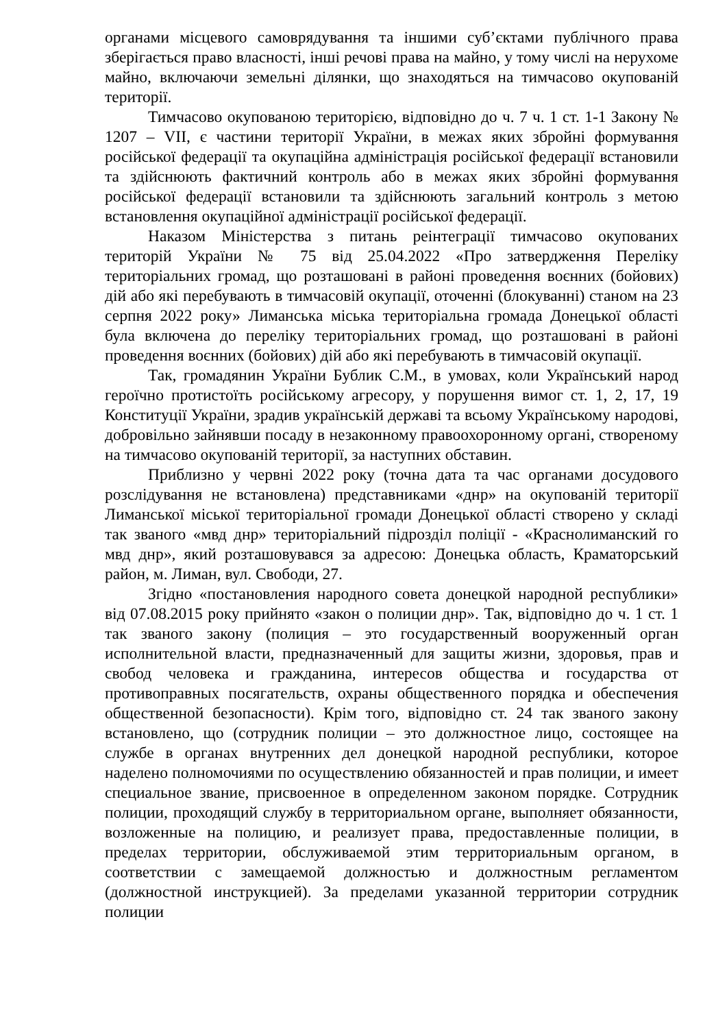органами місцевого самоврядування та іншими суб’єктами публічного права зберігається право власності, інші речові права на майно, у тому числі на нерухоме майно, включаючи земельні ділянки, що знаходяться на тимчасово окупованій території.
Тимчасово окупованою територією, відповідно до ч. 7 ч. 1 ст. 1-1 Закону № 1207 – VII, є частини території України, в межах яких збройні формування російської федерації та окупаційна адміністрація російської федерації встановили та здійснюють фактичний контроль або в межах яких збройні формування російської федерації встановили та здійснюють загальний контроль з метою встановлення окупаційної адміністрації російської федерації.
Наказом Міністерства з питань реінтеграції тимчасово окупованих територій України № 75 від 25.04.2022 «Про затвердження Переліку територіальних громад, що розташовані в районі проведення воєнних (бойових) дій або які перебувають в тимчасовій окупації, оточенні (блокуванні) станом на 23 серпня 2022 року» Лиманська міська територіальна громада Донецької області була включена до переліку територіальних громад, що розташовані в районі проведення воєнних (бойових) дій або які перебувають в тимчасовій окупації.
Так, громадянин України Бублик С.М., в умовах, коли Український народ героїчно протистоїть російському агресору, у порушення вимог ст. 1, 2, 17, 19 Конституції України, зрадив українській державі та всьому Українському народові, добровільно зайнявши посаду в незаконному правоохоронному органі, створеному на тимчасово окупованій території, за наступних обставин.
Приблизно у червні 2022 року (точна дата та час органами досудового розслідування не встановлена) представниками «днр» на окупованій території Лиманської міської територіальної громади Донецької області створено у складі так званого «мвд днр» територіальний підрозділ поліції - «Краснолиманский го мвд днр», який розташовувався за адресою: Донецька область, Краматорський район, м. Лиман, вул. Свободи, 27.
Згідно «постановления народного совета донецкой народной республики» від 07.08.2015 року прийнято «закон о полиции днр». Так, відповідно до ч. 1 ст. 1 так званого закону (полиция – это государственный вооруженный орган исполнительной власти, предназначенный для защиты жизни, здоровья, прав и свобод человека и гражданина, интересов общества и государства от противоправных посягательств, охраны общественного порядка и обеспечения общественной безопасности). Крім того, відповідно ст. 24 так званого закону встановлено, що (сотрудник полиции – это должностное лицо, состоящее на службе в органах внутренних дел донецкой народной республики, которое наделено полномочиями по осуществлению обязанностей и прав полиции, и имеет специальное звание, присвоенное в определенном законом порядке. Сотрудник полиции, проходящий службу в территориальном органе, выполняет обязанности, возложенные на полицию, и реализует права, предоставленные полиции, в пределах территории, обслуживаемой этим территориальным органом, в соответствии с замещаемой должностью и должностным регламентом (должностной инструкцией). За пределами указанной территории сотрудник полиции